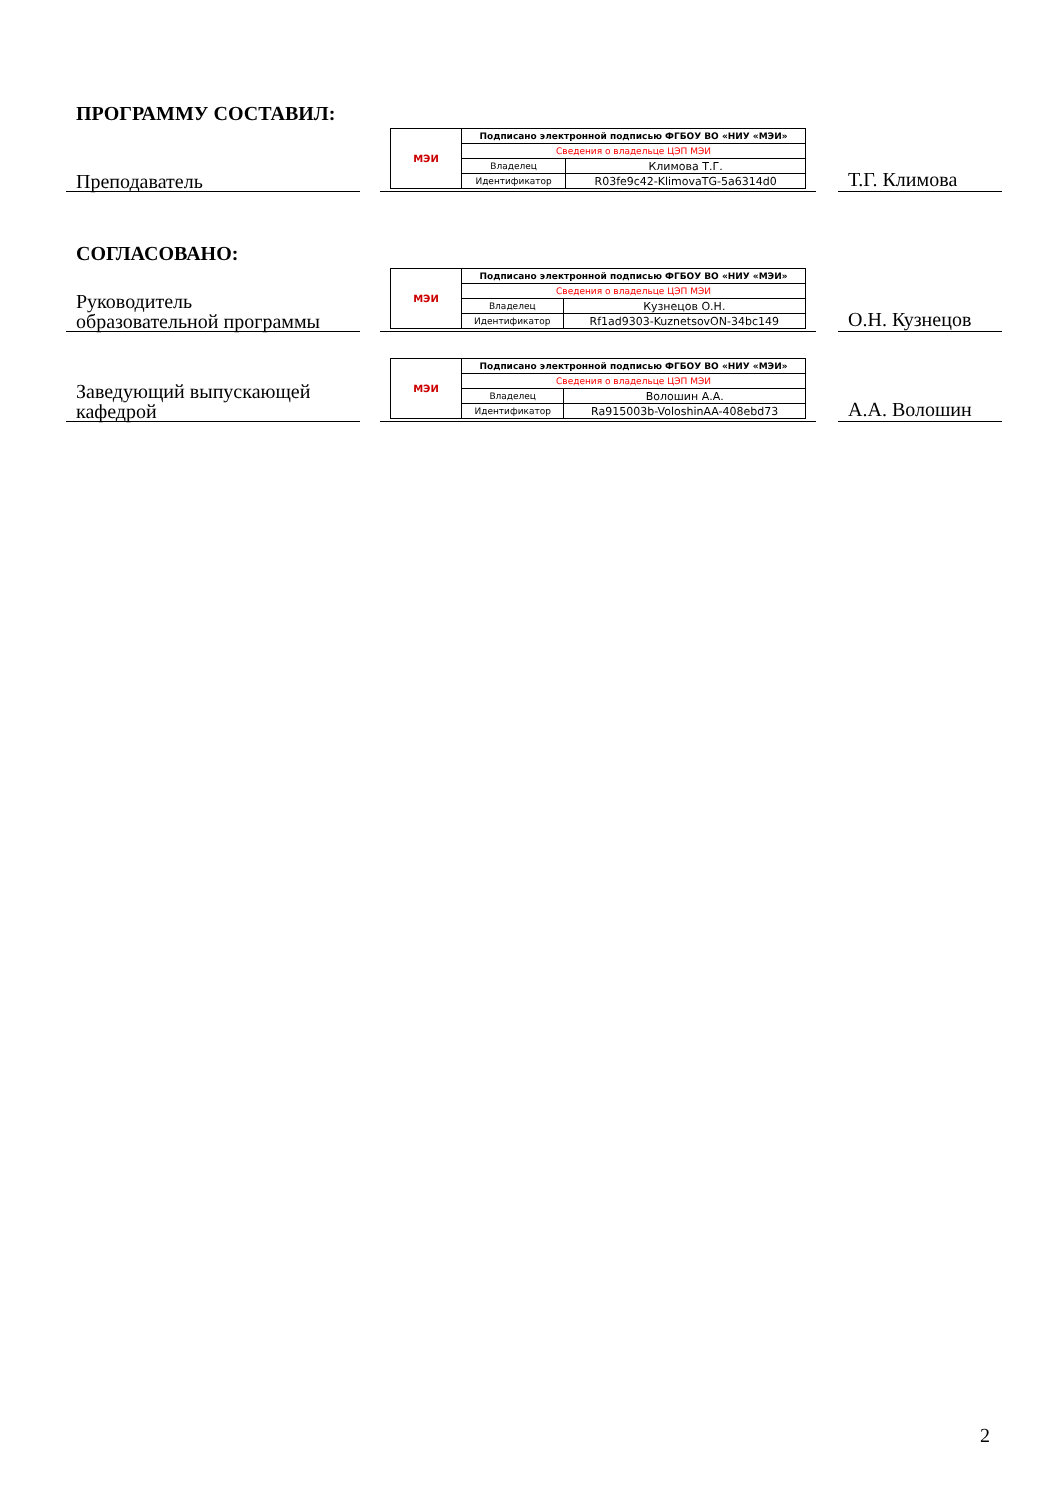ПРОГРАММУ СОСТАВИЛ:
Преподаватель
| МЭИ | Подписано электронной подписью ФГБОУ ВО «НИУ «МЭИ» | |
| | Сведения о владельце ЦЭП МЭИ | |
| | Владелец | Климова Т.Г. |
| | Идентификатор | R03fe9c42-KlimovaTG-5a6314d0 |
Т.Г. Климова
СОГЛАСОВАНО:
Руководитель
образовательной программы
| МЭИ | Подписано электронной подписью ФГБОУ ВО «НИУ «МЭИ» | |
| | Сведения о владельце ЦЭП МЭИ | |
| | Владелец | Кузнецов О.Н. |
| | Идентификатор | Rf1ad9303-KuznetsovON-34bc149 |
О.Н. Кузнецов
Заведующий выпускающей
кафедрой
| МЭИ | Подписано электронной подписью ФГБОУ ВО «НИУ «МЭИ» | |
| | Сведения о владельце ЦЭП МЭИ | |
| | Владелец | Волошин А.А. |
| | Идентификатор | Ra915003b-VoloshinAA-408ebd73 |
А.А. Волошин
2